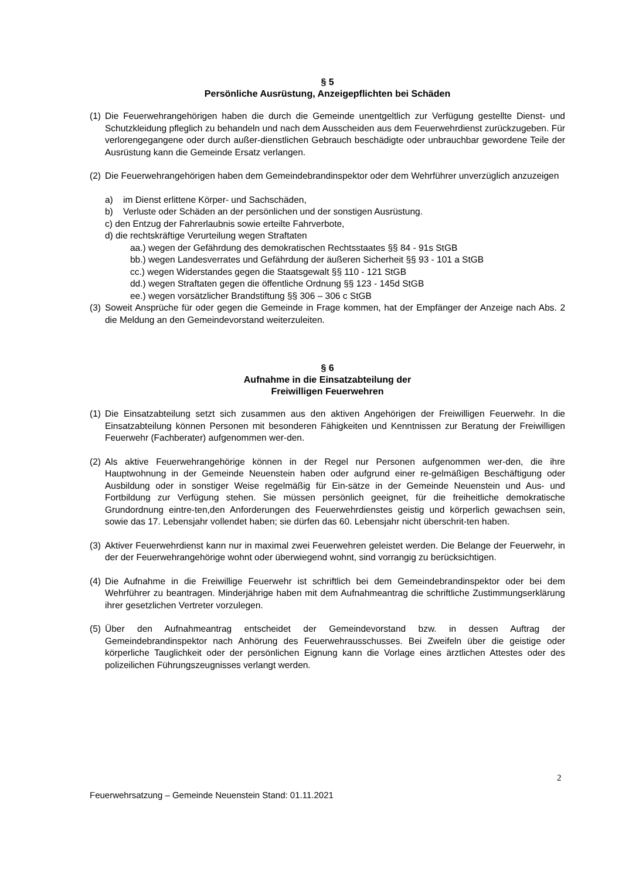§ 5
Persönliche Ausrüstung, Anzeigepflichten bei Schäden
(1) Die Feuerwehrangehörigen haben die durch die Gemeinde unentgeltlich zur Verfügung gestellte Dienst- und Schutzkleidung pfleglich zu behandeln und nach dem Ausscheiden aus dem Feuerwehrdienst zurückzugeben. Für verlorengegangene oder durch außer-dienstlichen Gebrauch beschädigte oder unbrauchbar gewordene Teile der Ausrüstung kann die Gemeinde Ersatz verlangen.
(2) Die Feuerwehrangehörigen haben dem Gemeindebrandinspektor oder dem Wehrführer unverzüglich anzuzeigen
a) im Dienst erlittene Körper- und Sachschäden,
b) Verluste oder Schäden an der persönlichen und der sonstigen Ausrüstung.
c) den Entzug der Fahrerlaubnis sowie erteilte Fahrverbote,
d) die rechtskräftige Verurteilung wegen Straftaten
aa.) wegen der Gefährdung des demokratischen Rechtsstaates §§ 84 - 91s StGB
bb.) wegen Landesverrates und Gefährdung der äußeren Sicherheit §§ 93 - 101 a StGB
cc.) wegen Widerstandes gegen die Staatsgewalt §§ 110 - 121 StGB
dd.) wegen Straftaten gegen die öffentliche Ordnung §§ 123 - 145d StGB
ee.) wegen vorsätzlicher Brandstiftung §§ 306 – 306 c StGB
(3) Soweit Ansprüche für oder gegen die Gemeinde in Frage kommen, hat der Empfänger der Anzeige nach Abs. 2 die Meldung an den Gemeindevorstand weiterzuleiten.
§ 6
Aufnahme in die Einsatzabteilung der
Freiwilligen Feuerwehren
(1) Die Einsatzabteilung setzt sich zusammen aus den aktiven Angehörigen der Freiwilligen Feuerwehr. In die Einsatzabteilung können Personen mit besonderen Fähigkeiten und Kenntnissen zur Beratung der Freiwilligen Feuerwehr (Fachberater) aufgenommen wer-den.
(2) Als aktive Feuerwehrangehörige können in der Regel nur Personen aufgenommen wer-den, die ihre Hauptwohnung in der Gemeinde Neuenstein haben oder aufgrund einer re-gelmäßigen Beschäftigung oder Ausbildung oder in sonstiger Weise regelmäßig für Ein-sätze in der Gemeinde Neuenstein und Aus- und Fortbildung zur Verfügung stehen. Sie müssen persönlich geeignet, für die freiheitliche demokratische Grundordnung eintre-ten,den Anforderungen des Feuerwehrdienstes geistig und körperlich gewachsen sein, sowie das 17. Lebensjahr vollendet haben; sie dürfen das 60. Lebensjahr nicht überschrit-ten haben.
(3) Aktiver Feuerwehrdienst kann nur in maximal zwei Feuerwehren geleistet werden. Die Belange der Feuerwehr, in der der Feuerwehrangehörige wohnt oder überwiegend wohnt, sind vorrangig zu berücksichtigen.
(4) Die Aufnahme in die Freiwillige Feuerwehr ist schriftlich bei dem Gemeindebrandinspektor oder bei dem Wehrführer zu beantragen. Minderjährige haben mit dem Aufnahmeantrag die schriftliche Zustimmungserklärung ihrer gesetzlichen Vertreter vorzulegen.
(5) Über den Aufnahmeantrag entscheidet der Gemeindevorstand bzw. in dessen Auftrag der Gemeindebrandinspektor nach Anhörung des Feuerwehrausschusses. Bei Zweifeln über die geistige oder körperliche Tauglichkeit oder der persönlichen Eignung kann die Vorlage eines ärztlichen Attestes oder des polizeilichen Führungszeugnisses verlangt werden.
2
Feuerwehrsatzung – Gemeinde Neuenstein Stand: 01.11.2021